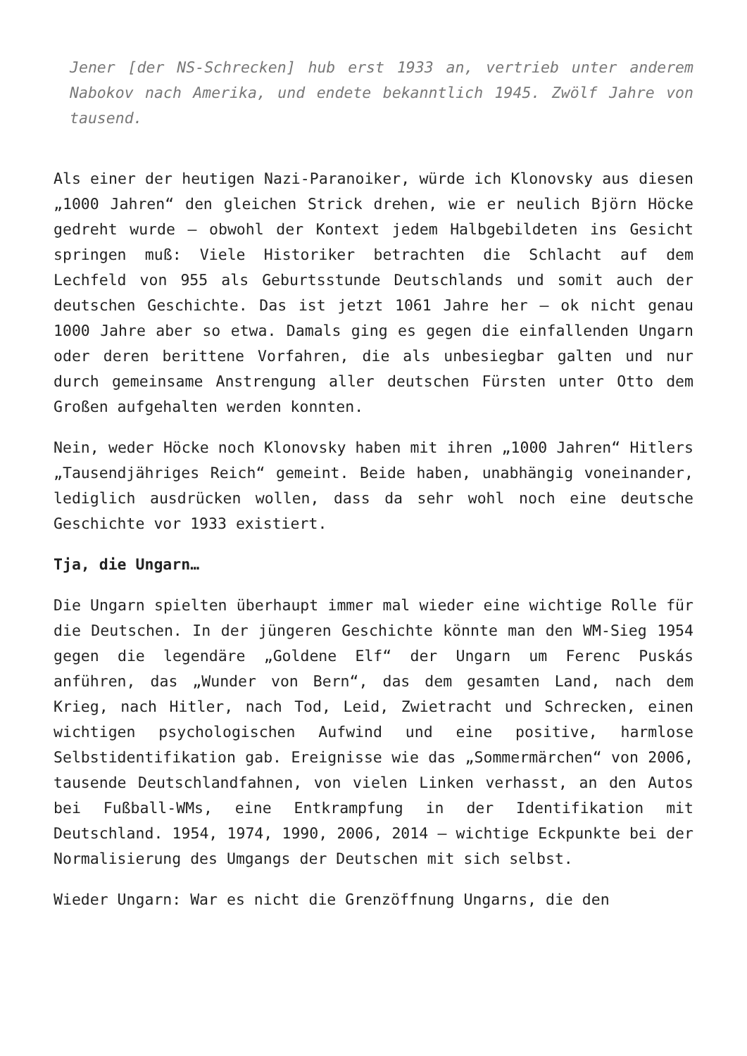Jener [der NS-Schrecken] hub erst 1933 an, vertrieb unter anderem Nabokov nach Amerika, und endete bekanntlich 1945. Zwölf Jahre von tausend.
Als einer der heutigen Nazi-Paranoiker, würde ich Klonovsky aus diesen „1000 Jahren“ den gleichen Strick drehen, wie er neulich Björn Höcke gedreht wurde – obwohl der Kontext jedem Halbgebildeten ins Gesicht springen muß: Viele Historiker betrachten die Schlacht auf dem Lechfeld von 955 als Geburtsstunde Deutschlands und somit auch der deutschen Geschichte. Das ist jetzt 1061 Jahre her – ok nicht genau 1000 Jahre aber so etwa. Damals ging es gegen die einfallenden Ungarn oder deren berittene Vorfahren, die als unbesiegbar galten und nur durch gemeinsame Anstrengung aller deutschen Fürsten unter Otto dem Großen aufgehalten werden konnten.
Nein, weder Höcke noch Klonovsky haben mit ihren „1000 Jahren“ Hitlers „Tausendjähriges Reich“ gemeint. Beide haben, unabhängig voneinander, lediglich ausdrücken wollen, dass da sehr wohl noch eine deutsche Geschichte vor 1933 existiert.
Tja, die Ungarn…
Die Ungarn spielten überhaupt immer mal wieder eine wichtige Rolle für die Deutschen. In der jüngeren Geschichte könnte man den WM-Sieg 1954 gegen die legendäre „Goldene Elf“ der Ungarn um Ferenc Puskás anführen, das „Wunder von Bern“, das dem gesamten Land, nach dem Krieg, nach Hitler, nach Tod, Leid, Zwietracht und Schrecken, einen wichtigen psychologischen Aufwind und eine positive, harmlose Selbstidentifikation gab. Ereignisse wie das „Sommermärchen“ von 2006, tausende Deutschlandfahnen, von vielen Linken verhasst, an den Autos bei Fußball-WMs, eine Entkrampfung in der Identifikation mit Deutschland. 1954, 1974, 1990, 2006, 2014 – wichtige Eckpunkte bei der Normalisierung des Umgangs der Deutschen mit sich selbst.
Wieder Ungarn: War es nicht die Grenzöffnung Ungarns, die den